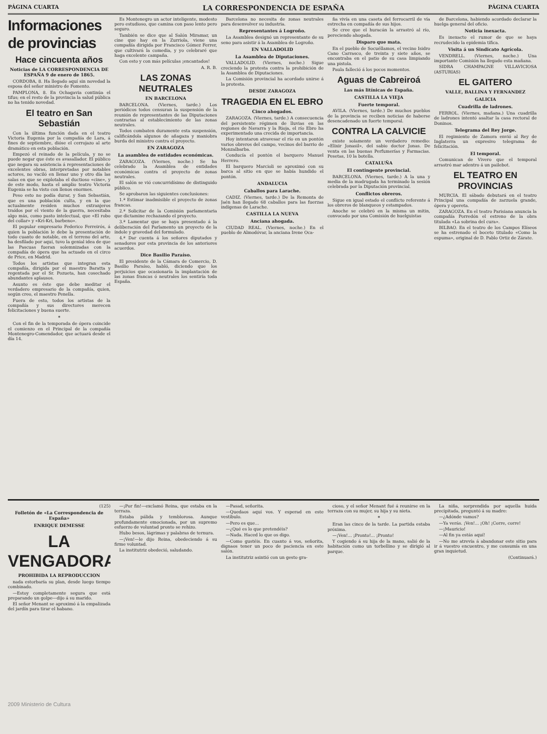PÁGINA CUARTA LA CORRESPONDENCIA DE ESPAÑA PÁGINA CUARTA
Informaciones de provincias
Hace cincuenta años
Noticias de LA CORRESPONDENCIA DE ESPAÑA 9 de enero de 1865.
CORDOBA, 8. Ha llegado aquí sin novedad la esposa del señor ministro de Fomento.
PAMPLONA, 8. En Ochagavia continúa el tifus; en el resto de la provincia la salud pública no ha tenido novedad.
El teatro en San Sebastián
Con la última función dada en el teatro Victoria Eugenia por la compañía de Lara, á fines de septiembre, dióse el cerrojazo al arte dramático en esta población.
Empezó el reinado de la película, y no se puede negar que éste es avasallador. El público que negara su asistencia á representaciones de excelentes obras, interpretadas por notables actores, no vaciló en llenar uno y otro día las salas en que se explotaba el ductioso «cine», y de este modo, hasta el amplio teatro Victoria Eugenia se ha visto con llenos enormes.
Peso esto no podía durar, y San Sebastián, que es una población culta, y en la que actualmente residen muchos extranjeros traídos por el viento de la guerra, necesitaba algo más, como pasto intelectual, que «El robo del collar» y «Kri-Kri, barbeno».
El popular empresario Federico Ferreirós, á quien la población le debe la presentación de todo cuanto de notable, en el terreno del arte, ha desfilado por aquí, tuvo la genial idea de que las Pascuas fueran solemnizadas con la compañía de ópera que ha actuado en el circo de Price, en Madrid.
Todos los artistas que integran esta compañía, dirigida por el maestro Baratta y regentada por el Sr. Pozueta, han cosechado abundantes aplausos.
Asunto es éste que debe meditar el verdadero empresario de la compañía, quien, según creo, el maestro Penella.
Fuera de esto, todos los artistas de la compañía y sus directores merecen felicitaciones y buena suerte.
*
Con el fin de la temporada de ópera coincide el comienzo en el Principal de la compañía Montenegro-Comendador, que actuará desde el día 14.
Es Montenegro un actor inteligente, modesto pero estudioso, que camina con paso lento pero seguro.
También se dice que al Salón Miramar, un cine que hay en la Zurriola, viene una compañía dirigida por Francisco Gómez Ferrer, que cultivará la comedia, y yo celebraré que haga excelente campaña.
Con esto y con más películas ¡encantados!
A. R. B.
LAS ZONAS NEUTRALES
EN BARCELONA
BARCELONA. (Viernes, tarde.) Los periódicos todos censuran la suspensión de la reunión de representantes de las Diputaciones contrarias al establecimiento de las zonas neutrales.
Todos combaten duramente esta suspensión, calificándola algunos de añagaza y maniobra burda del ministro contra el proyecto.
EN ZARAGOZA
La asamblea de entidades económicas.
ZARAGOZA. (Viernes, noche.) Se ha celebrado la Asamblea de entidades económicas contra el proyecto de zonas neutrales.
El salón se vió concurridísimo de distinguido público.
Se aprobaron las siguientes conclusiones:
1.ª Estimar inadmisible el proyecto de zonas francas.
2.ª Solicitar de la Comisión parlamentaria que dictamine rechazando el proyecto.
3.ª Lamentar que se haya presentado á la deliberación del Parlamento un proyecto de la índole y gravedad del formulado.
4.ª Dar cuenta á los señores diputados y senadores por esta provincia de los anteriores acuerdos.
Dice Basilio Paraíso.
El presidente de la Cámara de Comercio, D. Basilio Paraíso, habló, diciendo que los perjuicios que ocasionaría la implantación de las zonas francas ó neutrales los sentiría toda España.
Barcelona no necesita de zonas neutrales para desenvolver su industria.
Representantes á Logroño.
La Asamblea designó un representante de su seno para asistir á la Asamblea de Logroño.
EN VALLADOLID
La Asamblea de Diputaciones.
VALLADOLID. (Viernes, noche.) Sigue creciendo la protesta contra la prohibición de la Asamblea de Diputaciones.
La Comisión provincial ha acordado unirse á la protesta.
DESDE ZARAGOZA
TRAGEDIA EN EL EBRO
Cinco ahogados.
ZARAGOZA. (Viernes, tarde.) A consecuencia del persistente régimen de lluvias en las regiones de Navarra y la Rioja, el río Ebro ha experimentado una crecida de importancia.
Hoy intentaron atravesar el río en un pontón varios obreros del campo, vecinos del barrio de Monzalbarba.
Conducía el pontón el barquero Manuel Herrero.
El barquero Marcioli se aproximó con su barca al sitio en que se había hundido el pontón.
ANDALUCIA
Caballos para Larache.
CADIZ. (Viernes, tarde.) De la Remonta de Jaén han llegado 68 caballos para las fuerzas indígenas de Larache.
CASTILLA LA NUEVA
Anciana ahogada.
CIUDAD REAL. (Viernes, noche.) En el pueblo de Almodóvar, la anciana Irene Oca-
ña vivía en una caseta del ferrocarril de vía estrecha en compañía de sus hijos.
Se cree que el huracán la arrastró al río, pereciendo ahogada.
Disparo que mata.
En el pueblo de Socuéllamos, el vecino Isidro Cano Carrasco, de treinta y siete años, se encontraba en el patio de su casa limpiando una pistola.
Paula falleció á los pocos momentos.
Aguas de Cabreiroá
Las más litínicas de España.
CASTILLA LA VIEJA
Fuerte temporal.
AVILA. (Viernes, tarde.) De muchos pueblos de la provincia se reciben noticias de haberse desencadenado un fuerte temporal.
CONTRA LA CALVICIE
existe solamente un verdadero remedio: «Elixir Jonasil», del sabio doctor Jonas. De venta en las buenas Perfumerías y Farmacias. Pesetas, 10 la botella.
CATALUÑA
El contingente provincial.
BARCELONA. (Viernes, tarde.) A la una y media de la madrugada ha terminado la sesión celebrada por la Diputación provincial.
Conflictos obreros.
Sigue en igual estado el conflicto referente á los obreros de blanqueos y estampados.
Anoche se celebró en la misma un mitin, convocado por una Comisión de huelguistas
de Barcelona, habiendo acordado declarar la huelga general del oficio.
Noticia inexacta.
Es inexacto el rumor de que se haya recrudecido la epidemia tífica.
Visita á un Sindicato Agrícola.
VENDRELL. (Viernes, noche.) Una importante Comisión ha llegado esta mañana.
SIDRA CHAMPAGNE VILLAVICIOSA (ASTURIAS)
EL GAITERO
VALLE, BALLINA Y FERNANDEZ
GALICIA
Cuadrilla de ladrones.
FERROL. (Viernes, mañana.) Una cuadrilla de ladrones intentó asaltar la casa rectoral de Doninos.
Telegrama del Rey Jorge.
El regimiento de Zamora envió al Rey de Inglaterra un expresivo telegrama de felicitación.
El temporal.
Comunican de Vivero que el temporal arrastró mar adentro á un pailebot.
EL TEATRO EN PROVINCIAS
MURCIA. El sábado debutará en el teatro Principal una compañía de zarzuela grande, ópera y opereta.
ZARAGOZA. En el teatro Parisiana anuncia la compañía Porredón el estreno de la obra titulada «La sobrina del cura».
BILBAO. En el teatro de los Campos Elíseos se ha estrenado el boceto titulado «Como la espuma», original de D. Pablo Ortiz de Zárate.
(125)
Folletón de «La Correspondencia de España»
ENRIQUE DEMESSE
LA VENGADORA
PROHIBIDA LA REPRODUCCION
nada estorbaría su plan, desde luego tiempo combinado.
—Estoy completamente segura que está preparando un golpe—dijo á su marido.
El señor Menant se aproximó á la empalizada del jardín para tirar el habano.
—¡Por fin!—exclamó Reina, que estaba en la terraza.
Estaba pálida y temblorosa. Aunque profundamente emocionada, por un supremo esfuerzo de voluntad pronto se rehizo.
Hubo besos, lágrimas y palabras de ternura.
—¡Ven!—le dijo Reina, obedeciendo á su firme voluntad.
La institutriz obedeció, saludando.
—Pasad, señorita.
—Quedaos aquí vos. Y esperad en este vestíbulo.
—Pero es que...
—¿Qué es lo que pretendéis?
—Nada. Haced lo que os digo.
—Como gustéis. En cuanto á vos, señorita, dignaos tener un poco de paciencia en este salón.
La institutriz asintió con un gesto gra-
cioso, y el señor Menant fué á reunirse en la terraza con su mujer, su hija y su nieta.
*
Eran las cinco de la tarde. La partida estaba próxima.
—¡Ven!... ¡Pronto!... ¡Pronto!
Y cogiendo á su hija de la mano, salió de la habitación como un torbellino y se dirigió al parque.
La niña, sorprendida por aquella huida precipitada, preguntó á su madre:
—¿Adónde vamos?
—Ya verás. ¡Ven!... ¡Oh! ¡Corre, corre!
—¡Mauricio!
—Al fin ya estás aquí!
—No me atrevía á abandonar este sitio para ir á vuestro encuentro, y me consumía en una gran inquietud.
(Continuará.)
2009 Ministerio de Cultura